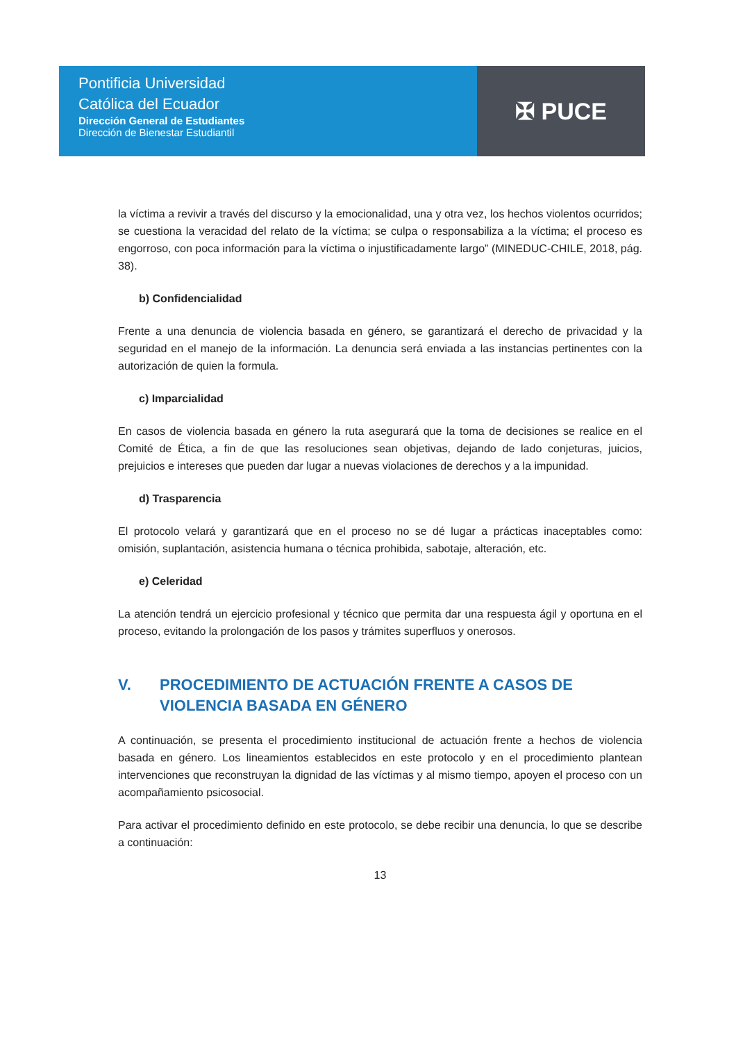Pontificia Universidad
Católica del Ecuador
Dirección General de Estudiantes
Dirección de Bienestar Estudiantil
✠ PUCE
la víctima a revivir a través del discurso y la emocionalidad, una y otra vez, los hechos violentos ocurridos; se cuestiona la veracidad del relato de la víctima; se culpa o responsabiliza a la víctima; el proceso es engorroso, con poca información para la víctima o injustificadamente largo” (MINEDUC-CHILE, 2018, pág. 38).
b) Confidencialidad
Frente a una denuncia de violencia basada en género, se garantizará el derecho de privacidad y la seguridad en el manejo de la información. La denuncia será enviada a las instancias pertinentes con la autorización de quien la formula.
c) Imparcialidad
En casos de violencia basada en género la ruta asegurará que la toma de decisiones se realice en el Comité de Ética, a fin de que las resoluciones sean objetivas, dejando de lado conjeturas, juicios, prejuicios e intereses que pueden dar lugar a nuevas violaciones de derechos y a la impunidad.
d) Trasparencia
El protocolo velará y garantizará que en el proceso no se dé lugar a prácticas inaceptables como: omisión, suplantación, asistencia humana o técnica prohibida, sabotaje, alteración, etc.
e) Celeridad
La atención tendrá un ejercicio profesional y técnico que permita dar una respuesta ágil y oportuna en el proceso, evitando la prolongación de los pasos y trámites superfluos y onerosos.
V. PROCEDIMIENTO DE ACTUACIÓN FRENTE A CASOS DE VIOLENCIA BASADA EN GÉNERO
A continuación, se presenta el procedimiento institucional de actuación frente a hechos de violencia basada en género. Los lineamientos establecidos en este protocolo y en el procedimiento plantean intervenciones que reconstruyan la dignidad de las víctimas y al mismo tiempo, apoyen el proceso con un acompañamiento psicosocial.
Para activar el procedimiento definido en este protocolo, se debe recibir una denuncia, lo que se describe a continuación:
13